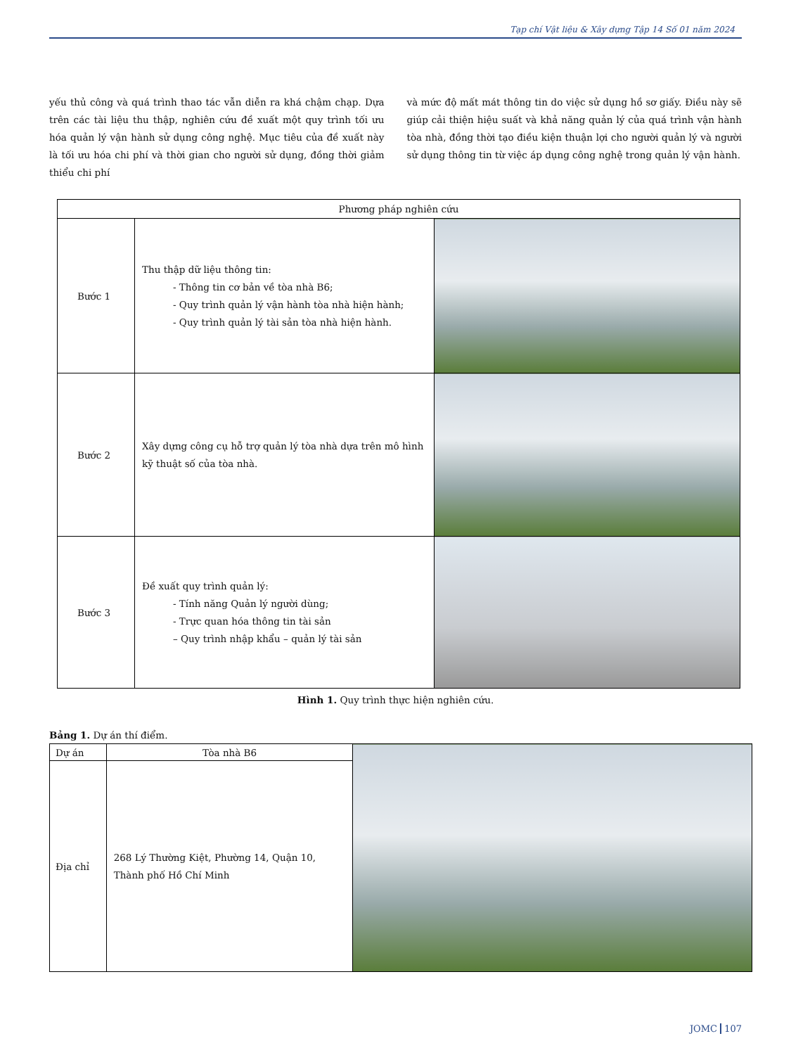Tạp chí Vật liệu & Xây dựng Tập 14 Số 01 năm 2024
yếu thủ công và quá trình thao tác vẫn diễn ra khá chậm chạp. Dựa trên các tài liệu thu thập, nghiên cứu đề xuất một quy trình tối ưu hóa quản lý vận hành sử dụng công nghệ. Mục tiêu của đề xuất này là tối ưu hóa chi phí và thời gian cho người sử dụng, đồng thời giảm thiểu chi phí
và mức độ mất mát thông tin do việc sử dụng hồ sơ giấy. Điều này sẽ giúp cải thiện hiệu suất và khả năng quản lý của quá trình vận hành tòa nhà, đồng thời tạo điều kiện thuận lợi cho người quản lý và người sử dụng thông tin từ việc áp dụng công nghệ trong quản lý vận hành.
| Phương pháp nghiên cứu | | |
| --- | --- | --- |
| Bước 1 | Thu thập dữ liệu thông tin: - Thông tin cơ bản về tòa nhà B6; - Quy trình quản lý vận hành tòa nhà hiện hành; - Quy trình quản lý tài sản tòa nhà hiện hành. | |
| Bước 2 | Xây dựng công cụ hỗ trợ quản lý tòa nhà dựa trên mô hình kỹ thuật số của tòa nhà. | |
| Bước 3 | Đề xuất quy trình quản lý: - Tính năng Quản lý người dùng; - Trực quan hóa thông tin tài sản – Quy trình nhập khẩu – quản lý tài sản | |
Hình 1. Quy trình thực hiện nghiên cứu.
Bảng 1. Dự án thí điểm.
| Dự án | Tòa nhà B6 | |
| Địa chỉ | 268 Lý Thường Kiệt, Phường 14, Quận 10, Thành phố Hồ Chí Minh | |
JOMC 107